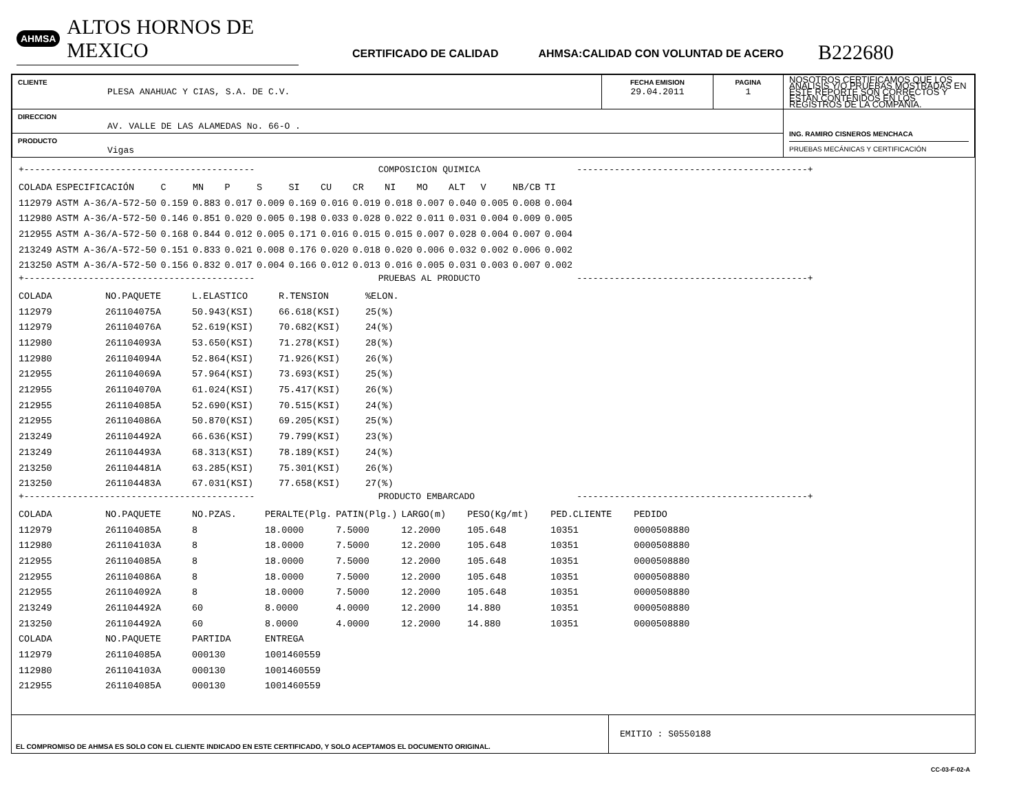AHMSA ALTOS HORNOS DE MEXICO
CERTIFICADO DE CALIDAD
AHMSA:CALIDAD CON VOLUNTAD DE ACERO
B222680
| CLIENTE PLESA ANAHUAC Y CIAS, S.A. DE C.V. | FECHA EMISION 29.04.2011 | PAGINA 1 | NOSOTROS CERTIFICAMOS QUE LOS ANALISIS Y/O PRUEBAS MOSTRADAS EN ESTE REPORTE SON CORRECTOS Y ESTAN CONTENIDOS EN LOS REGISTROS DE LA COMPAÑIA. |
| DIRECCION AV. VALLE DE LAS ALAMEDAS No. 66-O . | | | ING. RAMIRO CISNEROS MENCHACA PRUEBAS MECÁNICAS Y CERTIFICACIÓN |
| PRODUCTO Vigas | | | |
+------------------------------------------- COMPOSICION QUIMICA -------------------------------------------+
| COLADA | ESPECIFICACIÓN | C | MN | P | S | SI | CU | CR | NI | MO | ALT | V | NB/CB | TI |
| 112979 | ASTM A-36/A-572-50 | 0.159 | 0.883 | 0.017 | 0.009 | 0.169 | 0.016 | 0.019 | 0.018 | 0.007 | 0.040 | 0.005 | 0.008 | 0.004 |
| 112980 | ASTM A-36/A-572-50 | 0.146 | 0.851 | 0.020 | 0.005 | 0.198 | 0.033 | 0.028 | 0.022 | 0.011 | 0.031 | 0.004 | 0.009 | 0.005 |
| 212955 | ASTM A-36/A-572-50 | 0.168 | 0.844 | 0.012 | 0.005 | 0.171 | 0.016 | 0.015 | 0.015 | 0.007 | 0.028 | 0.004 | 0.007 | 0.004 |
| 213249 | ASTM A-36/A-572-50 | 0.151 | 0.833 | 0.021 | 0.008 | 0.176 | 0.020 | 0.018 | 0.020 | 0.006 | 0.032 | 0.002 | 0.006 | 0.002 |
| 213250 | ASTM A-36/A-572-50 | 0.156 | 0.832 | 0.017 | 0.004 | 0.166 | 0.012 | 0.013 | 0.016 | 0.005 | 0.031 | 0.003 | 0.007 | 0.002 |
+------------------------------------------- PRUEBAS AL PRODUCTO -------------------------------------------+
| COLADA | NO.PAQUETE | L.ELASTICO | R.TENSION | %ELON. |
| 112979 | 261104075A | 50.943(KSI) | 66.618(KSI) | 25(%) |
| 112979 | 261104076A | 52.619(KSI) | 70.682(KSI) | 24(%) |
| 112980 | 261104093A | 53.650(KSI) | 71.278(KSI) | 28(%) |
| 112980 | 261104094A | 52.864(KSI) | 71.926(KSI) | 26(%) |
| 212955 | 261104069A | 57.964(KSI) | 73.693(KSI) | 25(%) |
| 212955 | 261104070A | 61.024(KSI) | 75.417(KSI) | 26(%) |
| 212955 | 261104085A | 52.690(KSI) | 70.515(KSI) | 24(%) |
| 212955 | 261104086A | 50.870(KSI) | 69.205(KSI) | 25(%) |
| 213249 | 261104492A | 66.636(KSI) | 79.799(KSI) | 23(%) |
| 213249 | 261104493A | 68.313(KSI) | 78.189(KSI) | 24(%) |
| 213250 | 261104481A | 63.285(KSI) | 75.301(KSI) | 26(%) |
| 213250 | 261104483A | 67.031(KSI) | 77.658(KSI) | 27(%) |
+------------------------------------------- PRODUCTO EMBARCADO -------------------------------------------+
| COLADA | NO.PAQUETE | NO.PZAS. | PERALTE(Plg. | PATIN(Plg.) | LARGO(m) | PESO(Kg/mt) | PED.CLIENTE | PEDIDO |
| 112979 | 261104085A | 8 | 18.0000 | 7.5000 | 12.2000 | 105.648 | 10351 | 0000508880 |
| 112980 | 261104103A | 8 | 18.0000 | 7.5000 | 12.2000 | 105.648 | 10351 | 0000508880 |
| 212955 | 261104085A | 8 | 18.0000 | 7.5000 | 12.2000 | 105.648 | 10351 | 0000508880 |
| 212955 | 261104086A | 8 | 18.0000 | 7.5000 | 12.2000 | 105.648 | 10351 | 0000508880 |
| 212955 | 261104092A | 8 | 18.0000 | 7.5000 | 12.2000 | 105.648 | 10351 | 0000508880 |
| 213249 | 261104492A | 60 | 8.0000 | 4.0000 | 12.2000 | 14.880 | 10351 | 0000508880 |
| 213250 | 261104492A | 60 | 8.0000 | 4.0000 | 12.2000 | 14.880 | 10351 | 0000508880 |
| COLADA | NO.PAQUETE | PARTIDA | ENTREGA | | | | | |
| 112979 | 261104085A | 000130 | 1001460559 | | | | | |
| 112980 | 261104103A | 000130 | 1001460559 | | | | | |
| 212955 | 261104085A | 000130 | 1001460559 | | | | | |
EL COMPROMISO DE AHMSA ES SOLO CON EL CLIENTE INDICADO EN ESTE CERTIFICADO, Y SOLO ACEPTAMOS EL DOCUMENTO ORIGINAL.
EMITIO : S0550188
CC-03-F-02-A